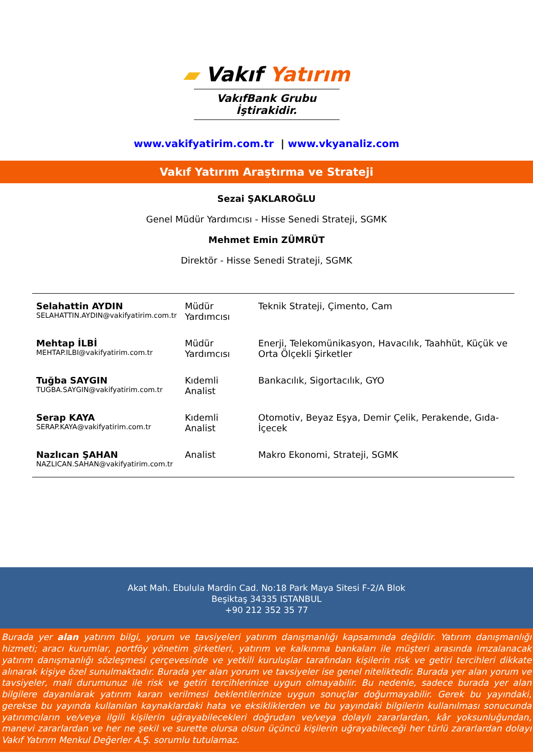▰ Vakıf Yatırım
VakıfBank Grubu İştirakidir.
www.vakifyatirim.com.tr | www.vkyanaliz.com
Vakıf Yatırım Araştırma ve Strateji
Sezai ŞAKLAROĞLU
Genel Müdür Yardımcısı - Hisse Senedi Strateji, SGMK
Mehmet Emin ZÜMRÜT
Direktör - Hisse Senedi Strateji, SGMK
| Selahattin AYDIN SELAHATTIN.AYDIN@vakifyatirim.com.tr | Müdür Yardımcısı | Teknik Strateji, Çimento, Cam |
| Mehtap İLBİ MEHTAP.ILBI@vakifyatirim.com.tr | Müdür Yardımcısı | Enerji, Telekomünikasyon, Havacılık, Taahhüt, Küçük ve Orta Ölçekli Şirketler |
| Tuğba SAYGIN TUGBA.SAYGIN@vakifyatirim.com.tr | Kıdemli Analist | Bankacılık, Sigortacılık, GYO |
| Serap KAYA SERAP.KAYA@vakifyatirim.com.tr | Kıdemli Analist | Otomotiv, Beyaz Eşya, Demir Çelik, Perakende, Gıda-İçecek |
| Nazlıcan ŞAHAN NAZLICAN.SAHAN@vakifyatirim.com.tr | Analist | Makro Ekonomi, Strateji, SGMK |
Akat Mah. Ebulula Mardin Cad. No:18 Park Maya Sitesi F-2/A Blok
Beşiktaş 34335 ISTANBUL
+90 212 352 35 77
Burada yer alan yatırım bilgi, yorum ve tavsiyeleri yatırım danışmanlığı kapsamında değildir. Yatırım danışmanlığı hizmeti; aracı kurumlar, portföy yönetim şirketleri, yatırım ve kalkınma bankaları ile müşteri arasında imzalanacak yatırım danışmanlığı sözleşmesi çerçevesinde ve yetkili kuruluşlar tarafından kişilerin risk ve getiri tercihleri dikkate alınarak kişiye özel sunulmaktadır. Burada yer alan yorum ve tavsiyeler ise genel niteliktedir. Burada yer alan yorum ve tavsiyeler, mali durumunuz ile risk ve getiri tercihlerinize uygun olmayabilir. Bu nedenle, sadece burada yer alan bilgilere dayanılarak yatırım kararı verilmesi beklentilerinize uygun sonuçlar doğurmayabilir. Gerek bu yayındaki, gerekse bu yayında kullanılan kaynaklardaki hata ve eksikliklerden ve bu yayındaki bilgilerin kullanılması sonucunda yatırımcıların ve/veya ilgili kişilerin uğrayabilecekleri doğrudan ve/veya dolaylı zararlardan, kâr yoksunluğundan, manevi zararlardan ve her ne şekil ve surette olursa olsun üçüncü kişilerin uğrayabileceği her türlü zararlardan dolayı Vakıf Yatırım Menkul Değerler A.Ş. sorumlu tutulamaz.